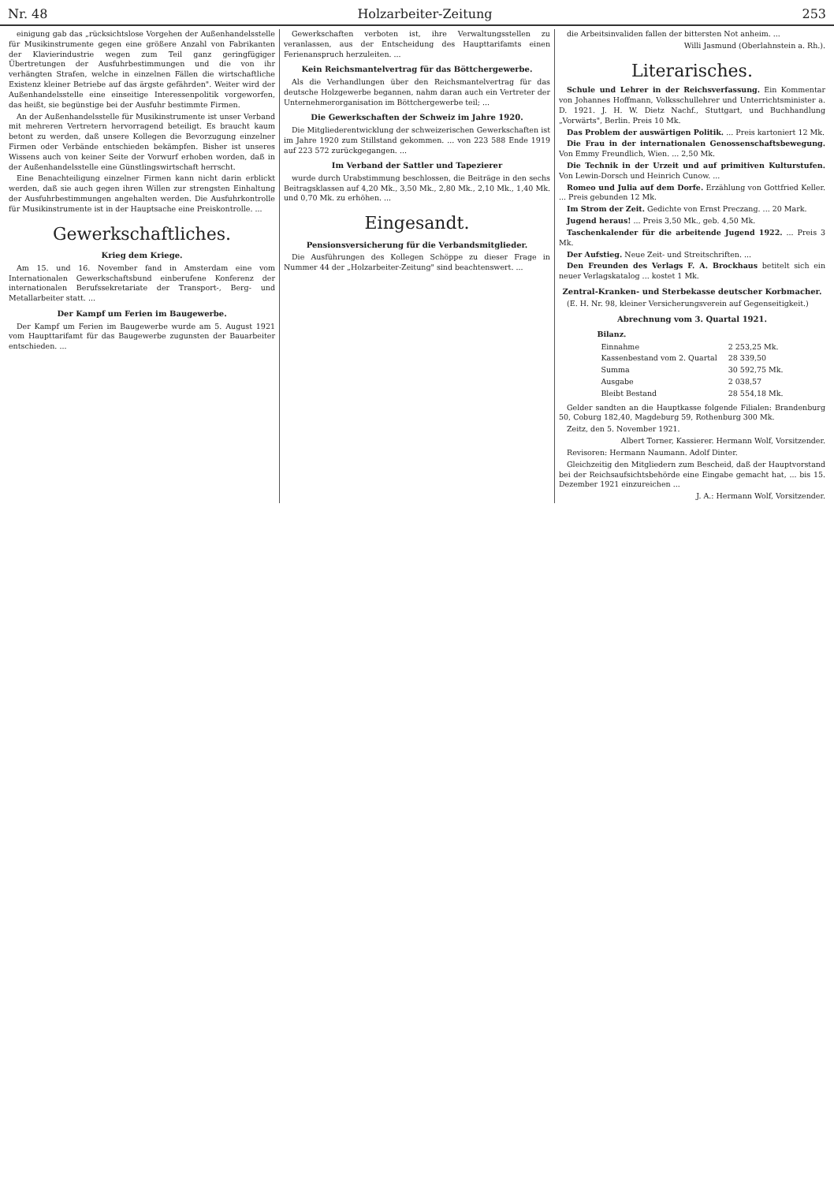Nr. 48 Holzarbeiter-Zeitung 253
einigung gab das „rücksichtslose Vorgehen der Außenhandelsstelle für Musikinstrumente gegen eine größere Anzahl von Fabrikanten der Klavierindustrie wegen zum Teil ganz geringfügiger Übertretungen der Ausfuhrbestimmungen und die von ihr verhängten Strafen, welche in einzelnen Fällen die wirtschaftliche Existenz kleiner Betriebe auf das ärgste gefährden". Weiter wird der Außenhandelsstelle eine einseitige Interessenpolitik vorgeworfen, das heißt, sie begünstige bei der Ausfuhr bestimmte Firmen.
An der Außenhandelsstelle für Musikinstrumente ist unser Verband mit mehreren Vertretern hervorragend beteiligt. Es braucht kaum betont zu werden, daß unsere Kollegen die Bevorzugung einzelner Firmen oder Verbände entschieden bekämpfen. Bisher ist unseres Wissens auch von keiner Seite der Vorwurf erhoben worden, daß in der Außenhandelsstelle eine Günstlingswirtschaft herrscht.
Eine Benachteiligung einzelner Firmen kann nicht darin erblickt werden, daß sie auch gegen ihren Willen zur strengsten Einhaltung der Ausfuhrbestimmungen angehalten werden. Die Ausfuhrkontrolle für Musikinstrumente ist in der Hauptsache eine Preiskontrolle. ...
Gewerkschaftliches.
Krieg dem Kriege.
Am 15. und 16. November fand in Amsterdam eine vom Internationalen Gewerkschaftsbund einberufene Konferenz der internationalen Berufssekretariate der Transport-, Berg- und Metallarbeiter statt. ...
Der Kampf um Ferien im Baugewerbe.
Der Kampf um Ferien im Baugewerbe wurde am 5. August 1921 vom Haupttarifamt für das Baugewerbe zugunsten der Bauarbeiter entschieden. ...
Gewerkschaften verboten ist, ihre Verwaltungsstellen zu veranlassen, aus der Entscheidung des Haupttarifamts einen Ferienanspruch herzuleiten. ...
Kein Reichsmantelvertrag für das Böttchergewerbe.
Als die Verhandlungen über den Reichsmantelvertrag für das deutsche Holzgewerbe begannen, nahm daran auch ein Vertreter der Unternehmerorganisation im Böttchergewerbe teil; ...
Die Gewerkschaften der Schweiz im Jahre 1920.
Die Mitgliederentwicklung der schweizerischen Gewerkschaften ist im Jahre 1920 zum Stillstand gekommen. ... von 223 588 Ende 1919 auf 223 572 zurückgegangen. ...
Im Verband der Sattler und Tapezierer
wurde durch Urabstimmung beschlossen, die Beiträge in den sechs Beitragsklassen auf 4,20 Mk., 3,50 Mk., 2,80 Mk., 2,10 Mk., 1,40 Mk. und 0,70 Mk. zu erhöhen. ...
Eingesandt.
Pensionsversicherung für die Verbandsmitglieder.
Die Ausführungen des Kollegen Schöppe zu dieser Frage in Nummer 44 der „Holzarbeiter-Zeitung" sind beachtenswert. ...
die Arbeitsinvaliden fallen der bittersten Not anheim. ...
Willi Jasmund (Oberlahnstein a. Rh.).
Literarisches.
Schule und Lehrer in der Reichsverfassung. Ein Kommentar von Johannes Hoffmann, Volksschullehrer und Unterrichtsminister a. D. 1921. J. H. W. Dietz Nachf., Stuttgart, und Buchhandlung „Vorwärts", Berlin. Preis 10 Mk.
Das Problem der auswärtigen Politik. ... Preis kartoniert 12 Mk.
Die Frau in der internationalen Genossenschaftsbewegung. Von Emmy Freundlich, Wien. ... 2,50 Mk.
Die Technik in der Urzeit und auf primitiven Kulturstufen. Von Lewin-Dorsch und Heinrich Cunow. ...
Romeo und Julia auf dem Dorfe. Erzählung von Gottfried Keller. ... Preis gebunden 12 Mk.
Im Strom der Zeit. Gedichte von Ernst Preczang. ... 20 Mark.
Jugend heraus! ... Preis 3,50 Mk., geb. 4,50 Mk.
Taschenkalender für die arbeitende Jugend 1922. ... Preis 3 Mk.
Der Aufstieg. Neue Zeit- und Streitschriften. ...
Den Freunden des Verlags F. A. Brockhaus betitelt sich ein neuer Verlagskatalog ... kostet 1 Mk.
Zentral-Kranken- und Sterbekasse deutscher Korbmacher.
(E. H. Nr. 98, kleiner Versicherungsverein auf Gegenseitigkeit.)
Abrechnung vom 3. Quartal 1921.
| Bilanz. | |
| --- | --- |
| Einnahme | 2 253,25 Mk. |
| Kassenbestand vom 2. Quartal | 28 339,50 |
| Summa | 30 592,75 Mk. |
| Ausgabe | 2 038,57 |
| Bleibt Bestand | 28 554,18 Mk. |
Gelder sandten an die Hauptkasse folgende Filialen: Brandenburg 50, Coburg 182,40, Magdeburg 59, Rothenburg 300 Mk.
Zeitz, den 5. November 1921.
Albert Torner, Kassierer. Hermann Wolf, Vorsitzender.
Revisoren: Hermann Naumann. Adolf Dinter.
Gleichzeitig den Mitgliedern zum Bescheid, daß der Hauptvorstand bei der Reichsaufsichtsbehörde eine Eingabe gemacht hat, ... bis 15. Dezember 1921 einzureichen ...
J. A.: Hermann Wolf, Vorsitzender.